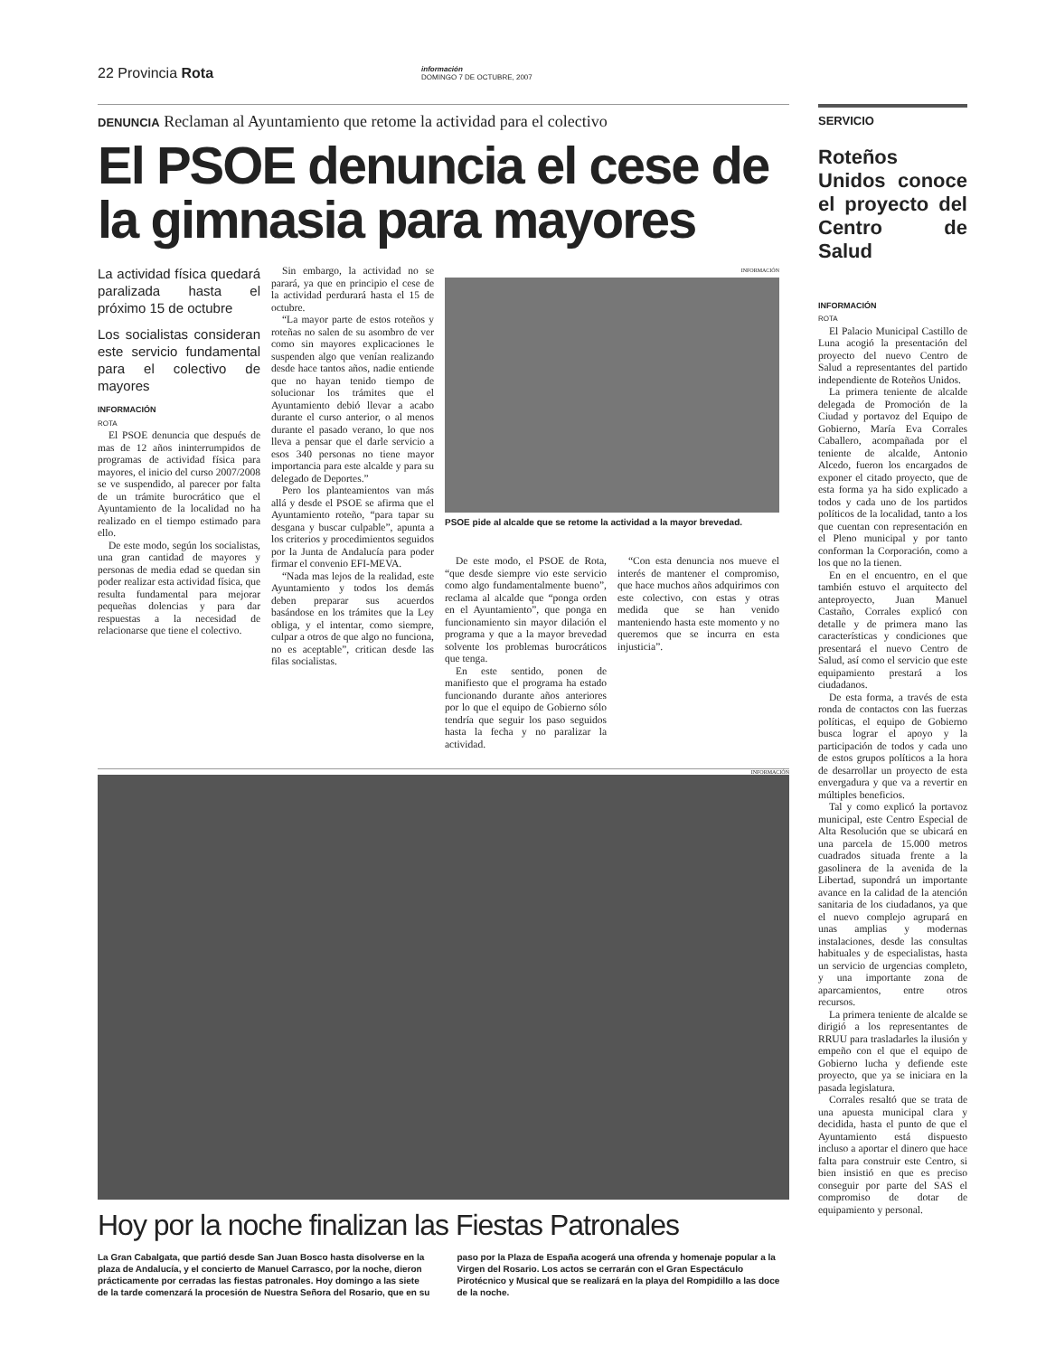22 Provincia Rota información
DOMINGO 7 DE OCTUBRE, 2007
DENUNCIA Reclaman al Ayuntamiento que retome la actividad para el colectivo
El PSOE denuncia el cese de la gimnasia para mayores
La actividad física quedará paralizada hasta el próximo 15 de octubre
Los socialistas consideran este servicio fundamental para el colectivo de mayores
INFORMACIÓN
ROTA
El PSOE denuncia que después de mas de 12 años ininterrumpidos de programas de actividad física para mayores, el inicio del curso 2007/2008 se ve suspendido, al parecer por falta de un trámite burocrático que el Ayuntamiento de la localidad no ha realizado en el tiempo estimado para ello.
De este modo, según los socialistas, una gran cantidad de mayores y personas de media edad se quedan sin poder realizar esta actividad física, que resulta fundamental para mejorar pequeñas dolencias y para dar respuestas a la necesidad de relacionarse que tiene el colectivo.
Sin embargo, la actividad no se parará, ya que en principio el cese de la actividad perdurará hasta el 15 de octubre.
“La mayor parte de estos roteños y roteñas no salen de su asombro de ver como sin mayores explicaciones le suspenden algo que venían realizando desde hace tantos años, nadie entiende que no hayan tenido tiempo de solucionar los trámites que el Ayuntamiento debió llevar a acabo durante el curso anterior, o al menos durante el pasado verano, lo que nos lleva a pensar que el darle servicio a esos 340 personas no tiene mayor importancia para este alcalde y para su delegado de Deportes.”
Pero los planteamientos van más allá y desde el PSOE se afirma que el Ayuntamiento roteño, “para tapar su desgana y buscar culpable”, apunta a los criterios y procedimientos seguidos por la Junta de Andalucía para poder firmar el convenio EFI-MEVA.
“Nada mas lejos de la realidad, este Ayuntamiento y todos los demás deben preparar sus acuerdos basándose en los trámites que la Ley obliga, y el intentar, como siempre, culpar a otros de que algo no funciona, no es aceptable”, critican desde las filas socialistas.
INFORMACIÓN
PSOE pide al alcalde que se retome la actividad a la mayor brevedad.
De este modo, el PSOE de Rota, “que desde siempre vio este servicio como algo fundamentalmente bueno”, reclama al alcalde que “ponga orden en el Ayuntamiento”, que ponga en funcionamiento sin mayor dilación el programa y que a la mayor brevedad solvente los problemas burocráticos que tenga.
En este sentido, ponen de manifiesto que el programa ha estado funcionando durante años anteriores por lo que el equipo de Gobierno sólo tendría que seguir los paso seguidos hasta la fecha y no paralizar la actividad.
“Con esta denuncia nos mueve el interés de mantener el compromiso, que hace muchos años adquirimos con este colectivo, con estas y otras medida que se han venido manteniendo hasta este momento y no queremos que se incurra en esta injusticia”.
INFORMACIÓN
Hoy por la noche finalizan las Fiestas Patronales
La Gran Cabalgata, que partió desde San Juan Bosco hasta disolverse en la plaza de Andalucía, y el concierto de Manuel Carrasco, por la noche, dieron prácticamente por cerradas las fiestas patronales. Hoy domingo a las siete de la tarde comenzará la procesión de Nuestra Señora del Rosario, que en su paso por la Plaza de España acogerá una ofrenda y homenaje popular a la Virgen del Rosario. Los actos se cerrarán con el Gran Espectáculo Pirotécnico y Musical que se realizará en la playa del Rompidillo a las doce de la noche.
SERVICIO
Roteños Unidos conoce el proyecto del Centro de Salud
INFORMACIÓN
ROTA
El Palacio Municipal Castillo de Luna acogió la presentación del proyecto del nuevo Centro de Salud a representantes del partido independiente de Roteños Unidos.
La primera teniente de alcalde delegada de Promoción de la Ciudad y portavoz del Equipo de Gobierno, María Eva Corrales Caballero, acompañada por el teniente de alcalde, Antonio Alcedo, fueron los encargados de exponer el citado proyecto, que de esta forma ya ha sido explicado a todos y cada uno de los partidos políticos de la localidad, tanto a los que cuentan con representación en el Pleno municipal y por tanto conforman la Corporación, como a los que no la tienen.
En en el encuentro, en el que también estuvo el arquitecto del anteproyecto, Juan Manuel Castaño, Corrales explicó con detalle y de primera mano las características y condiciones que presentará el nuevo Centro de Salud, así como el servicio que este equipamiento prestará a los ciudadanos.
De esta forma, a través de esta ronda de contactos con las fuerzas políticas, el equipo de Gobierno busca lograr el apoyo y la participación de todos y cada uno de estos grupos políticos a la hora de desarrollar un proyecto de esta envergadura y que va a revertir en múltiples beneficios.
Tal y como explicó la portavoz municipal, este Centro Especial de Alta Resolución que se ubicará en una parcela de 15.000 metros cuadrados situada frente a la gasolinera de la avenida de la Libertad, supondrá un importante avance en la calidad de la atención sanitaria de los ciudadanos, ya que el nuevo complejo agrupará en unas amplias y modernas instalaciones, desde las consultas habituales y de especialistas, hasta un servicio de urgencias completo, y una importante zona de aparcamientos, entre otros recursos.
La primera teniente de alcalde se dirigió a los representantes de RRUU para trasladarles la ilusión y empeño con el que el equipo de Gobierno lucha y defiende este proyecto, que ya se iniciara en la pasada legislatura.
Corrales resaltó que se trata de una apuesta municipal clara y decidida, hasta el punto de que el Ayuntamiento está dispuesto incluso a aportar el dinero que hace falta para construir este Centro, si bien insistió en que es preciso conseguir por parte del SAS el compromiso de dotar de equipamiento y personal.